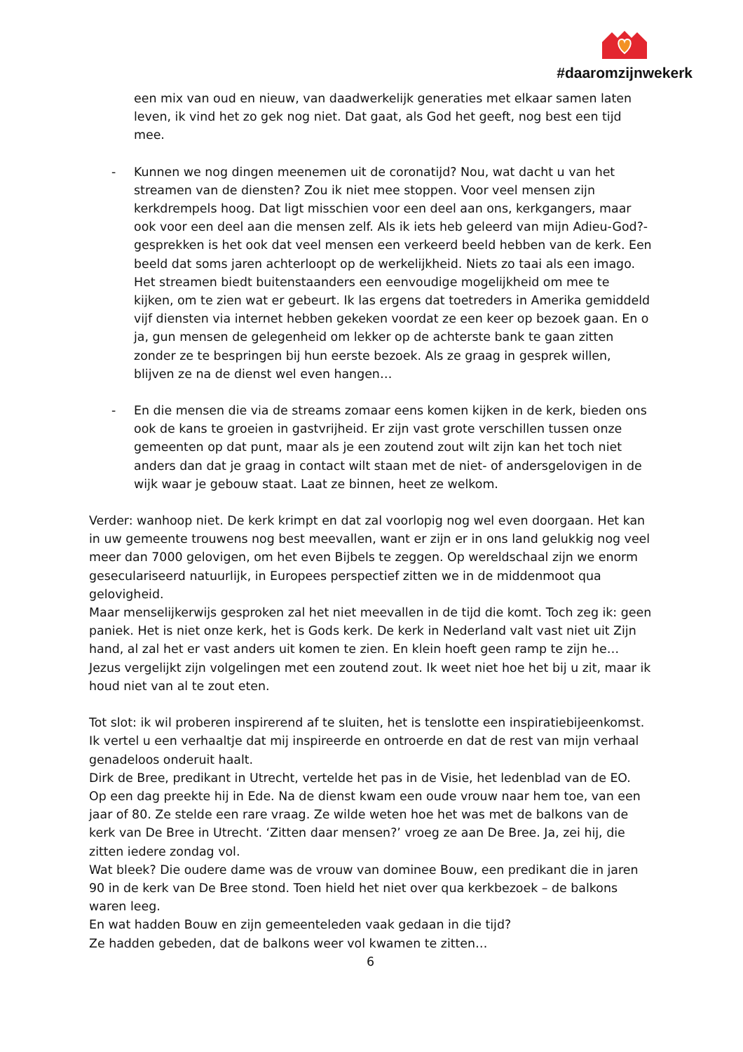#daaromzijnwekerk
een mix van oud en nieuw, van daadwerkelijk generaties met elkaar samen laten leven, ik vind het zo gek nog niet. Dat gaat, als God het geeft, nog best een tijd mee.
- Kunnen we nog dingen meenemen uit de coronatijd? Nou, wat dacht u van het streamen van de diensten? Zou ik niet mee stoppen. Voor veel mensen zijn kerkdrempels hoog. Dat ligt misschien voor een deel aan ons, kerkgangers, maar ook voor een deel aan die mensen zelf. Als ik iets heb geleerd van mijn Adieu-God?-gesprekken is het ook dat veel mensen een verkeerd beeld hebben van de kerk. Een beeld dat soms jaren achterloopt op de werkelijkheid. Niets zo taai als een imago. Het streamen biedt buitenstaanders een eenvoudige mogelijkheid om mee te kijken, om te zien wat er gebeurt. Ik las ergens dat toetreders in Amerika gemiddeld vijf diensten via internet hebben gekeken voordat ze een keer op bezoek gaan. En o ja, gun mensen de gelegenheid om lekker op de achterste bank te gaan zitten zonder ze te bespringen bij hun eerste bezoek. Als ze graag in gesprek willen, blijven ze na de dienst wel even hangen…
- En die mensen die via de streams zomaar eens komen kijken in de kerk, bieden ons ook de kans te groeien in gastvrijheid. Er zijn vast grote verschillen tussen onze gemeenten op dat punt, maar als je een zoutend zout wilt zijn kan het toch niet anders dan dat je graag in contact wilt staan met de niet- of andersgelovigen in de wijk waar je gebouw staat. Laat ze binnen, heet ze welkom.
Verder: wanhoop niet. De kerk krimpt en dat zal voorlopig nog wel even doorgaan. Het kan in uw gemeente trouwens nog best meevallen, want er zijn er in ons land gelukkig nog veel meer dan 7000 gelovigen, om het even Bijbels te zeggen. Op wereldschaal zijn we enorm geseculariseerd natuurlijk, in Europees perspectief zitten we in de middenmoot qua gelovigheid.
Maar menselijkerwijs gesproken zal het niet meevallen in de tijd die komt. Toch zeg ik: geen paniek. Het is niet onze kerk, het is Gods kerk. De kerk in Nederland valt vast niet uit Zijn hand, al zal het er vast anders uit komen te zien. En klein hoeft geen ramp te zijn he… Jezus vergelijkt zijn volgelingen met een zoutend zout. Ik weet niet hoe het bij u zit, maar ik houd niet van al te zout eten.
Tot slot: ik wil proberen inspirerend af te sluiten, het is tenslotte een inspiratiebijeenkomst. Ik vertel u een verhaaltje dat mij inspireerde en ontroerde en dat de rest van mijn verhaal genadeloos onderuit haalt.
Dirk de Bree, predikant in Utrecht, vertelde het pas in de Visie, het ledenblad van de EO. Op een dag preekte hij in Ede. Na de dienst kwam een oude vrouw naar hem toe, van een jaar of 80. Ze stelde een rare vraag. Ze wilde weten hoe het was met de balkons van de kerk van De Bree in Utrecht. ‘Zitten daar mensen?’ vroeg ze aan De Bree. Ja, zei hij, die zitten iedere zondag vol.
Wat bleek? Die oudere dame was de vrouw van dominee Bouw, een predikant die in jaren 90 in de kerk van De Bree stond. Toen hield het niet over qua kerkbezoek – de balkons waren leeg.
En wat hadden Bouw en zijn gemeenteleden vaak gedaan in die tijd?
Ze hadden gebeden, dat de balkons weer vol kwamen te zitten…
6